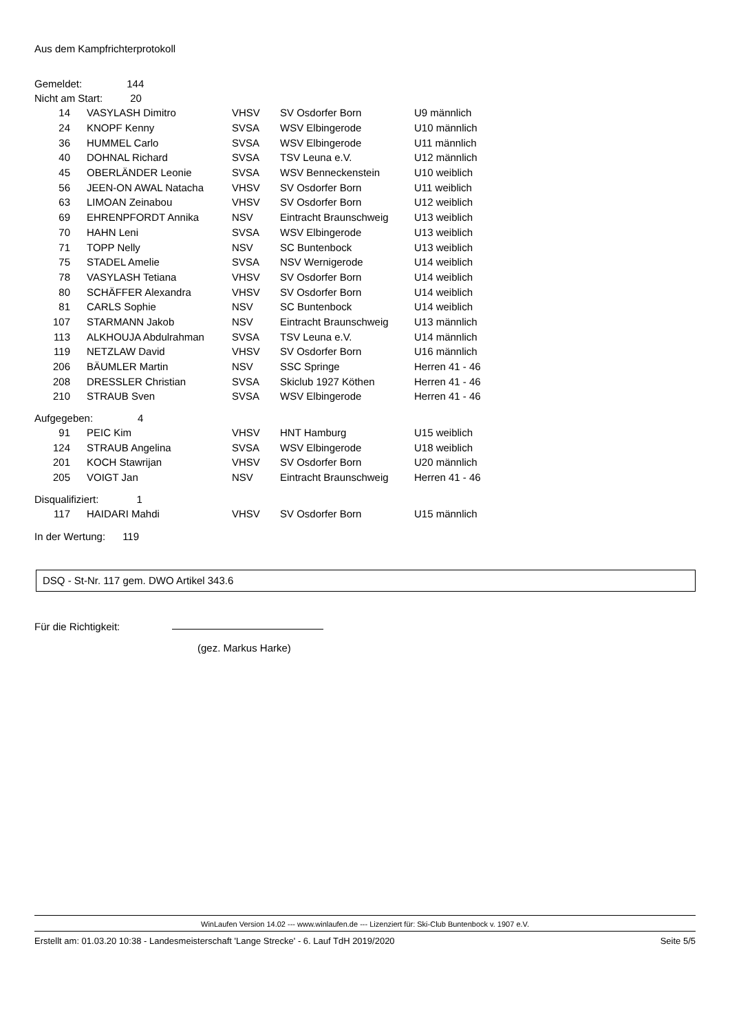Aus dem Kampfrichterprotokoll
Gemeldet: 144
Nicht am Start: 20
| 14 | VASYLASH Dimitro | VHSV | SV Osdorfer Born | U9 männlich |
| 24 | KNOPF Kenny | SVSA | WSV Elbingerode | U10 männlich |
| 36 | HUMMEL Carlo | SVSA | WSV Elbingerode | U11 männlich |
| 40 | DOHNAL Richard | SVSA | TSV Leuna e.V. | U12 männlich |
| 45 | OBERLÄNDER Leonie | SVSA | WSV Benneckenstein | U10 weiblich |
| 56 | JEEN-ON AWAL Natacha | VHSV | SV Osdorfer Born | U11 weiblich |
| 63 | LIMOAN Zeinabou | VHSV | SV Osdorfer Born | U12 weiblich |
| 69 | EHRENPFORDT Annika | NSV | Eintracht Braunschweig | U13 weiblich |
| 70 | HAHN Leni | SVSA | WSV Elbingerode | U13 weiblich |
| 71 | TOPP Nelly | NSV | SC Buntenbock | U13 weiblich |
| 75 | STADEL Amelie | SVSA | NSV Wernigerode | U14 weiblich |
| 78 | VASYLASH Tetiana | VHSV | SV Osdorfer Born | U14 weiblich |
| 80 | SCHÄFFER Alexandra | VHSV | SV Osdorfer Born | U14 weiblich |
| 81 | CARLS Sophie | NSV | SC Buntenbock | U14 weiblich |
| 107 | STARMANN Jakob | NSV | Eintracht Braunschweig | U13 männlich |
| 113 | ALKHOUJA Abdulrahman | SVSA | TSV Leuna e.V. | U14 männlich |
| 119 | NETZLAW David | VHSV | SV Osdorfer Born | U16 männlich |
| 206 | BÄUMLER Martin | NSV | SSC Springe | Herren 41 - 46 |
| 208 | DRESSLER Christian | SVSA | Skiclub 1927 Köthen | Herren 41 - 46 |
| 210 | STRAUB Sven | SVSA | WSV Elbingerode | Herren 41 - 46 |
Aufgegeben: 4
| 91 | PEIC Kim | VHSV | HNT Hamburg | U15 weiblich |
| 124 | STRAUB Angelina | SVSA | WSV Elbingerode | U18 weiblich |
| 201 | KOCH Stawrijan | VHSV | SV Osdorfer Born | U20 männlich |
| 205 | VOIGT Jan | NSV | Eintracht Braunschweig | Herren 41 - 46 |
Disqualifiziert: 1
| 117 | HAIDARI Mahdi | VHSV | SV Osdorfer Born | U15 männlich |
In der Wertung: 119
DSQ - St-Nr. 117 gem. DWO Artikel 343.6
Für die Richtigkeit:
(gez. Markus Harke)
WinLaufen Version 14.02 --- www.winlaufen.de --- Lizenziert für: Ski-Club Buntenbock v. 1907 e.V.
Erstellt am: 01.03.20 10:38 - Landesmeisterschaft 'Lange Strecke' - 6. Lauf TdH 2019/2020 Seite 5/5